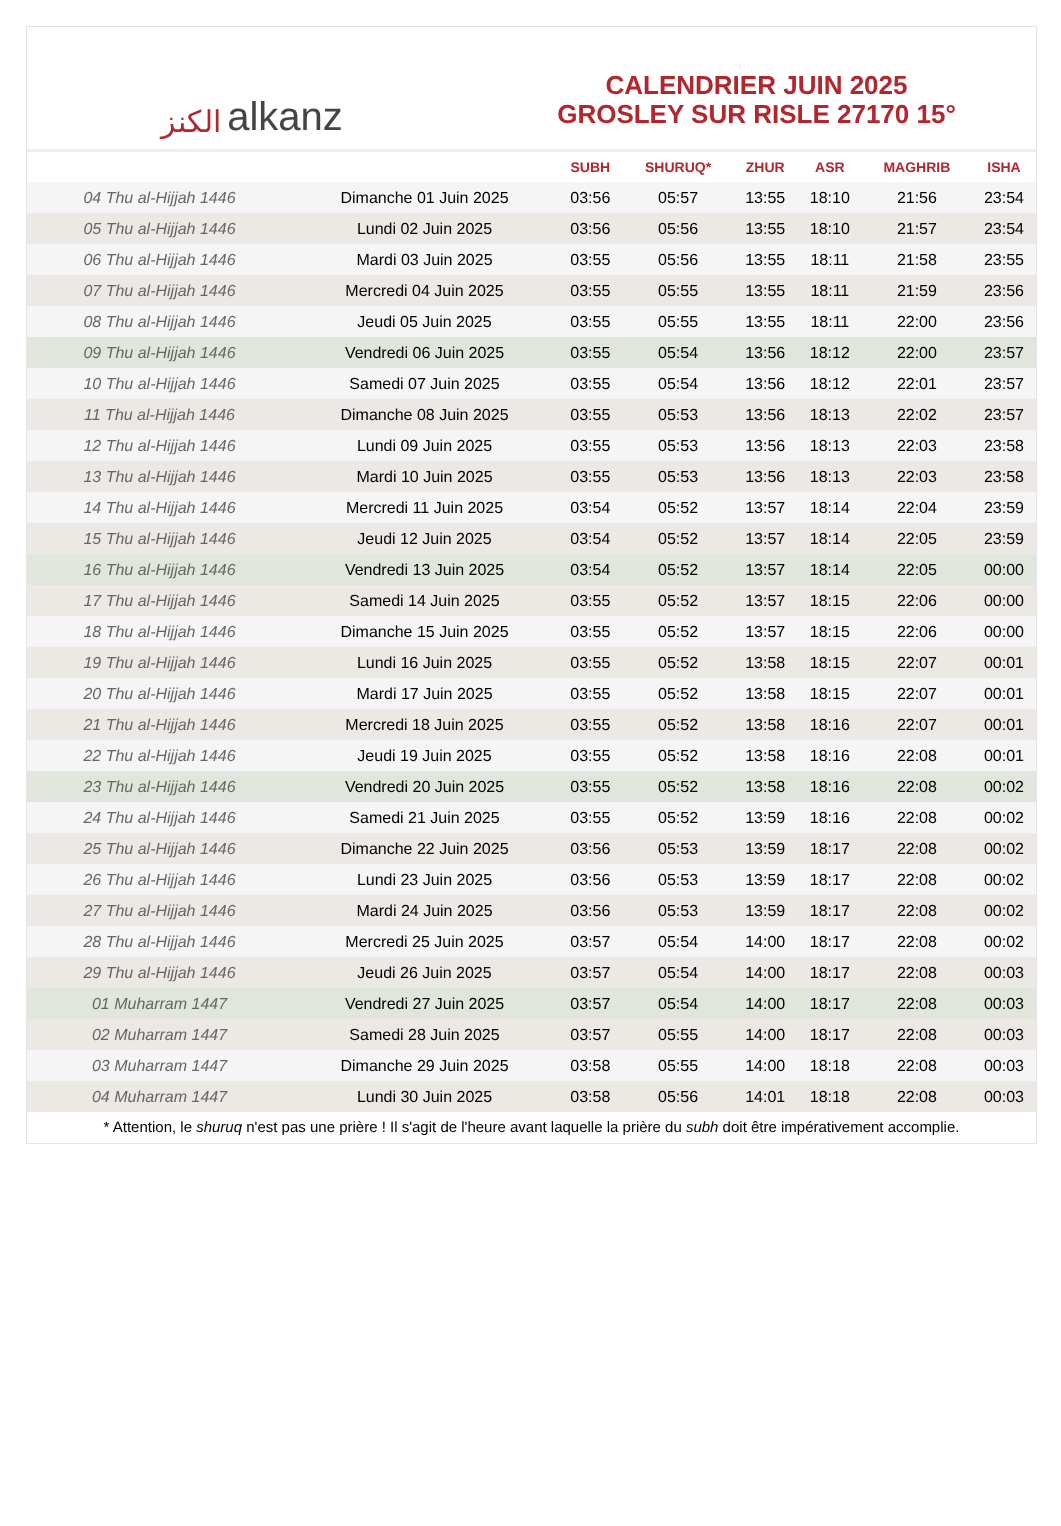الكنز alkanz
CALENDRIER JUIN 2025
GROSLEY SUR RISLE 27170 15°
| | | SUBH | SHURUQ* | ZHUR | ASR | MAGHRIB | ISHA |
| --- | --- | --- | --- | --- | --- | --- | --- |
| 04 Thu al-Hijjah 1446 | Dimanche 01 Juin 2025 | 03:56 | 05:57 | 13:55 | 18:10 | 21:56 | 23:54 |
| 05 Thu al-Hijjah 1446 | Lundi 02 Juin 2025 | 03:56 | 05:56 | 13:55 | 18:10 | 21:57 | 23:54 |
| 06 Thu al-Hijjah 1446 | Mardi 03 Juin 2025 | 03:55 | 05:56 | 13:55 | 18:11 | 21:58 | 23:55 |
| 07 Thu al-Hijjah 1446 | Mercredi 04 Juin 2025 | 03:55 | 05:55 | 13:55 | 18:11 | 21:59 | 23:56 |
| 08 Thu al-Hijjah 1446 | Jeudi 05 Juin 2025 | 03:55 | 05:55 | 13:55 | 18:11 | 22:00 | 23:56 |
| 09 Thu al-Hijjah 1446 | Vendredi 06 Juin 2025 | 03:55 | 05:54 | 13:56 | 18:12 | 22:00 | 23:57 |
| 10 Thu al-Hijjah 1446 | Samedi 07 Juin 2025 | 03:55 | 05:54 | 13:56 | 18:12 | 22:01 | 23:57 |
| 11 Thu al-Hijjah 1446 | Dimanche 08 Juin 2025 | 03:55 | 05:53 | 13:56 | 18:13 | 22:02 | 23:57 |
| 12 Thu al-Hijjah 1446 | Lundi 09 Juin 2025 | 03:55 | 05:53 | 13:56 | 18:13 | 22:03 | 23:58 |
| 13 Thu al-Hijjah 1446 | Mardi 10 Juin 2025 | 03:55 | 05:53 | 13:56 | 18:13 | 22:03 | 23:58 |
| 14 Thu al-Hijjah 1446 | Mercredi 11 Juin 2025 | 03:54 | 05:52 | 13:57 | 18:14 | 22:04 | 23:59 |
| 15 Thu al-Hijjah 1446 | Jeudi 12 Juin 2025 | 03:54 | 05:52 | 13:57 | 18:14 | 22:05 | 23:59 |
| 16 Thu al-Hijjah 1446 | Vendredi 13 Juin 2025 | 03:54 | 05:52 | 13:57 | 18:14 | 22:05 | 00:00 |
| 17 Thu al-Hijjah 1446 | Samedi 14 Juin 2025 | 03:55 | 05:52 | 13:57 | 18:15 | 22:06 | 00:00 |
| 18 Thu al-Hijjah 1446 | Dimanche 15 Juin 2025 | 03:55 | 05:52 | 13:57 | 18:15 | 22:06 | 00:00 |
| 19 Thu al-Hijjah 1446 | Lundi 16 Juin 2025 | 03:55 | 05:52 | 13:58 | 18:15 | 22:07 | 00:01 |
| 20 Thu al-Hijjah 1446 | Mardi 17 Juin 2025 | 03:55 | 05:52 | 13:58 | 18:15 | 22:07 | 00:01 |
| 21 Thu al-Hijjah 1446 | Mercredi 18 Juin 2025 | 03:55 | 05:52 | 13:58 | 18:16 | 22:07 | 00:01 |
| 22 Thu al-Hijjah 1446 | Jeudi 19 Juin 2025 | 03:55 | 05:52 | 13:58 | 18:16 | 22:08 | 00:01 |
| 23 Thu al-Hijjah 1446 | Vendredi 20 Juin 2025 | 03:55 | 05:52 | 13:58 | 18:16 | 22:08 | 00:02 |
| 24 Thu al-Hijjah 1446 | Samedi 21 Juin 2025 | 03:55 | 05:52 | 13:59 | 18:16 | 22:08 | 00:02 |
| 25 Thu al-Hijjah 1446 | Dimanche 22 Juin 2025 | 03:56 | 05:53 | 13:59 | 18:17 | 22:08 | 00:02 |
| 26 Thu al-Hijjah 1446 | Lundi 23 Juin 2025 | 03:56 | 05:53 | 13:59 | 18:17 | 22:08 | 00:02 |
| 27 Thu al-Hijjah 1446 | Mardi 24 Juin 2025 | 03:56 | 05:53 | 13:59 | 18:17 | 22:08 | 00:02 |
| 28 Thu al-Hijjah 1446 | Mercredi 25 Juin 2025 | 03:57 | 05:54 | 14:00 | 18:17 | 22:08 | 00:02 |
| 29 Thu al-Hijjah 1446 | Jeudi 26 Juin 2025 | 03:57 | 05:54 | 14:00 | 18:17 | 22:08 | 00:03 |
| 01 Muharram 1447 | Vendredi 27 Juin 2025 | 03:57 | 05:54 | 14:00 | 18:17 | 22:08 | 00:03 |
| 02 Muharram 1447 | Samedi 28 Juin 2025 | 03:57 | 05:55 | 14:00 | 18:17 | 22:08 | 00:03 |
| 03 Muharram 1447 | Dimanche 29 Juin 2025 | 03:58 | 05:55 | 14:00 | 18:18 | 22:08 | 00:03 |
| 04 Muharram 1447 | Lundi 30 Juin 2025 | 03:58 | 05:56 | 14:01 | 18:18 | 22:08 | 00:03 |
* Attention, le shuruq n'est pas une prière ! Il s'agit de l'heure avant laquelle la prière du subh doit être impérativement accomplie.